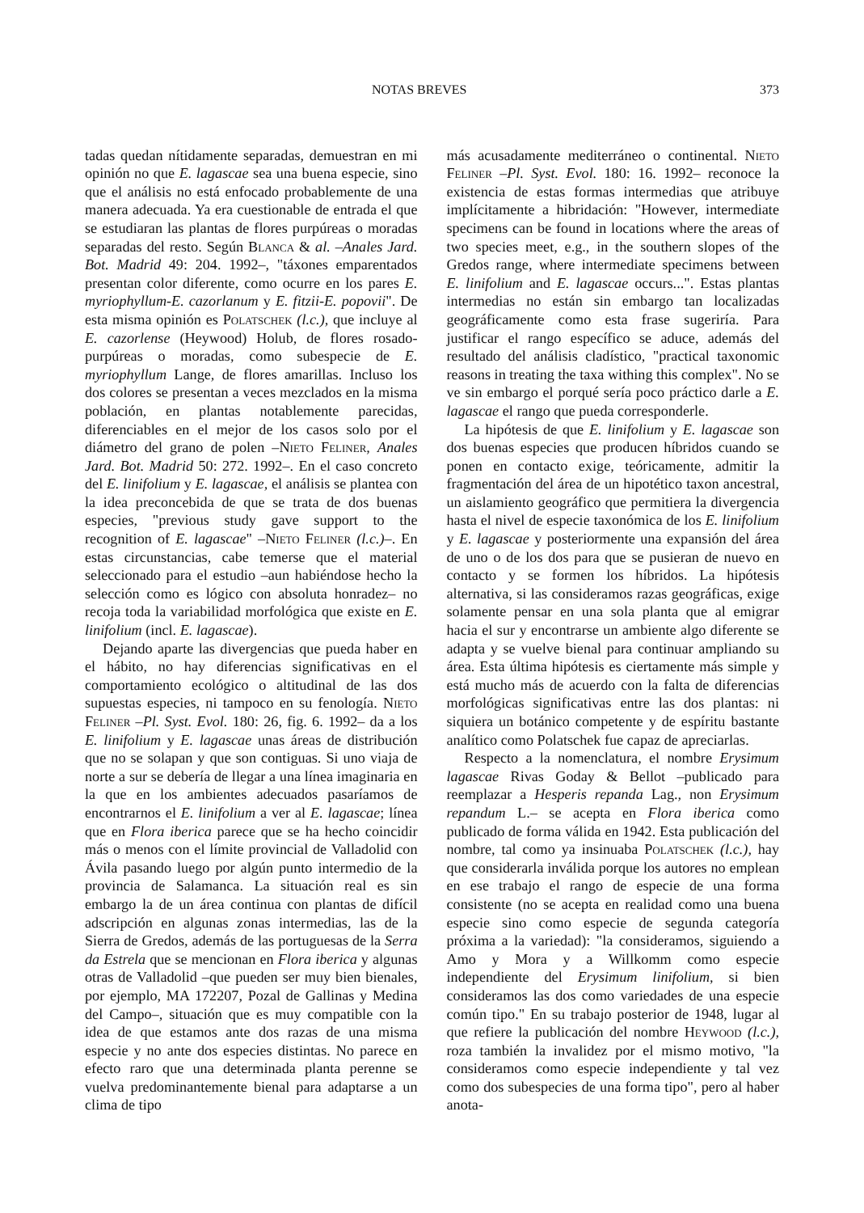NOTAS BREVES 373
tadas quedan nítidamente separadas, demuestran en mi opinión no que E. lagascae sea una buena especie, sino que el análisis no está enfocado probablemente de una manera adecuada. Ya era cuestionable de entrada el que se estudiaran las plantas de flores purpúreas o moradas separadas del resto. Según Blanca & al. –Anales Jard. Bot. Madrid 49: 204. 1992–, "táxones emparentados presentan color diferente, como ocurre en los pares E. myriophyllum-E. cazorlanum y E. fitzii-E. popovii". De esta misma opinión es Polatschek (l.c.), que incluye al E. cazorlense (Heywood) Holub, de flores rosado-purpúreas o moradas, como subespecie de E. myriophyllum Lange, de flores amarillas. Incluso los dos colores se presentan a veces mezclados en la misma población, en plantas notablemente parecidas, diferenciables en el mejor de los casos solo por el diámetro del grano de polen –Nieto Feliner, Anales Jard. Bot. Madrid 50: 272. 1992–. En el caso concreto del E. linifolium y E. lagascae, el análisis se plantea con la idea preconcebida de que se trata de dos buenas especies, "previous study gave support to the recognition of E. lagascae" –Nieto Feliner (l.c.)–. En estas circunstancias, cabe temerse que el material seleccionado para el estudio –aun habiéndose hecho la selección como es lógico con absoluta honradez– no recoja toda la variabilidad morfológica que existe en E. linifolium (incl. E. lagascae).
Dejando aparte las divergencias que pueda haber en el hábito, no hay diferencias significativas en el comportamiento ecológico o altitudinal de las dos supuestas especies, ni tampoco en su fenología. Nieto Feliner –Pl. Syst. Evol. 180: 26, fig. 6. 1992– da a los E. linifolium y E. lagascae unas áreas de distribución que no se solapan y que son contiguas. Si uno viaja de norte a sur se debería de llegar a una línea imaginaria en la que en los ambientes adecuados pasaríamos de encontrarnos el E. linifolium a ver al E. lagascae; línea que en Flora iberica parece que se ha hecho coincidir más o menos con el límite provincial de Valladolid con Ávila pasando luego por algún punto intermedio de la provincia de Salamanca. La situación real es sin embargo la de un área continua con plantas de difícil adscripción en algunas zonas intermedias, las de la Sierra de Gredos, además de las portuguesas de la Serra da Estrela que se mencionan en Flora iberica y algunas otras de Valladolid –que pueden ser muy bien bienales, por ejemplo, MA 172207, Pozal de Gallinas y Medina del Campo–, situación que es muy compatible con la idea de que estamos ante dos razas de una misma especie y no ante dos especies distintas. No parece en efecto raro que una determinada planta perenne se vuelva predominantemente bienal para adaptarse a un clima de tipo
más acusadamente mediterráneo o continental. Nieto Feliner –Pl. Syst. Evol. 180: 16. 1992– reconoce la existencia de estas formas intermedias que atribuye implícitamente a hibridación: "However, intermediate specimens can be found in locations where the areas of two species meet, e.g., in the southern slopes of the Gredos range, where intermediate specimens between E. linifolium and E. lagascae occurs...". Estas plantas intermedias no están sin embargo tan localizadas geográficamente como esta frase sugeriría. Para justificar el rango específico se aduce, además del resultado del análisis cladístico, "practical taxonomic reasons in treating the taxa withing this complex". No se ve sin embargo el porqué sería poco práctico darle a E. lagascae el rango que pueda corresponderle.
La hipótesis de que E. linifolium y E. lagascae son dos buenas especies que producen híbridos cuando se ponen en contacto exige, teóricamente, admitir la fragmentación del área de un hipotético taxon ancestral, un aislamiento geográfico que permitiera la divergencia hasta el nivel de especie taxonómica de los E. linifolium y E. lagascae y posteriormente una expansión del área de uno o de los dos para que se pusieran de nuevo en contacto y se formen los híbridos. La hipótesis alternativa, si las consideramos razas geográficas, exige solamente pensar en una sola planta que al emigrar hacia el sur y encontrarse un ambiente algo diferente se adapta y se vuelve bienal para continuar ampliando su área. Esta última hipótesis es ciertamente más simple y está mucho más de acuerdo con la falta de diferencias morfológicas significativas entre las dos plantas: ni siquiera un botánico competente y de espíritu bastante analítico como Polatschek fue capaz de apreciarlas.
Respecto a la nomenclatura, el nombre Erysimum lagascae Rivas Goday & Bellot –publicado para reemplazar a Hesperis repanda Lag., non Erysimum repandum L.– se acepta en Flora iberica como publicado de forma válida en 1942. Esta publicación del nombre, tal como ya insinuaba Polatschek (l.c.), hay que considerarla inválida porque los autores no emplean en ese trabajo el rango de especie de una forma consistente (no se acepta en realidad como una buena especie sino como especie de segunda categoría próxima a la variedad): "la consideramos, siguiendo a Amo y Mora y a Willkomm como especie independiente del Erysimum linifolium, si bien consideramos las dos como variedades de una especie común tipo." En su trabajo posterior de 1948, lugar al que refiere la publicación del nombre Heywood (l.c.), roza también la invalidez por el mismo motivo, "la consideramos como especie independiente y tal vez como dos subespecies de una forma tipo", pero al haber anota-